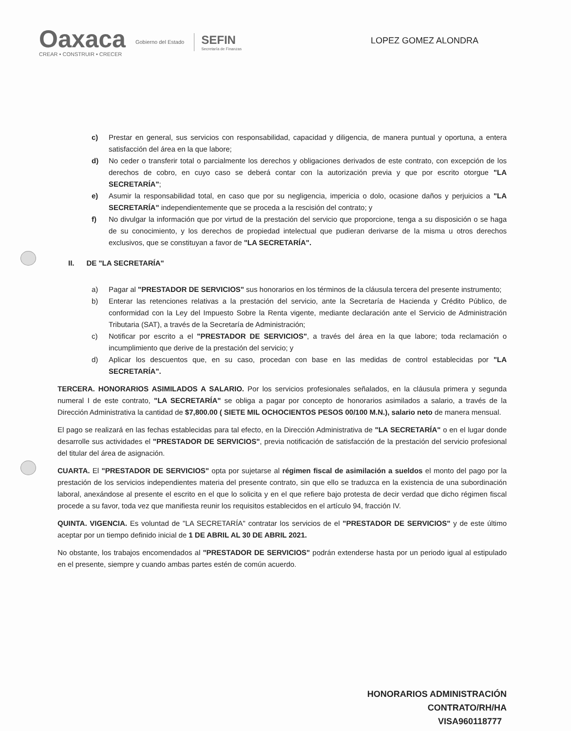Oaxaca
CREAR • CONSTRUIR • CRECER
Gobierno del Estado
SEFIN
Secretaría de Finanzas
LOPEZ GOMEZ ALONDRA
c) Prestar en general, sus servicios con responsabilidad, capacidad y diligencia, de manera puntual y oportuna, a entera satisfacción del área en la que labore;
d) No ceder o transferir total o parcialmente los derechos y obligaciones derivados de este contrato, con excepción de los derechos de cobro, en cuyo caso se deberá contar con la autorización previa y que por escrito otorgue "LA SECRETARÍA";
e) Asumir la responsabilidad total, en caso que por su negligencia, impericia o dolo, ocasione daños y perjuicios a "LA SECRETARÍA" independientemente que se proceda a la rescisión del contrato; y
f) No divulgar la información que por virtud de la prestación del servicio que proporcione, tenga a su disposición o se haga de su conocimiento, y los derechos de propiedad intelectual que pudieran derivarse de la misma u otros derechos exclusivos, que se constituyan a favor de "LA SECRETARÍA".
II. DE "LA SECRETARÍA"
a) Pagar al "PRESTADOR DE SERVICIOS" sus honorarios en los términos de la cláusula tercera del presente instrumento;
b) Enterar las retenciones relativas a la prestación del servicio, ante la Secretaría de Hacienda y Crédito Público, de conformidad con la Ley del Impuesto Sobre la Renta vigente, mediante declaración ante el Servicio de Administración Tributaria (SAT), a través de la Secretaría de Administración;
c) Notificar por escrito a el "PRESTADOR DE SERVICIOS", a través del área en la que labore; toda reclamación o incumplimiento que derive de la prestación del servicio; y
d) Aplicar los descuentos que, en su caso, procedan con base en las medidas de control establecidas por "LA SECRETARÍA".
TERCERA. HONORARIOS ASIMILADOS A SALARIO. Por los servicios profesionales señalados, en la cláusula primera y segunda numeral I de este contrato, "LA SECRETARÍA" se obliga a pagar por concepto de honorarios asimilados a salario, a través de la Dirección Administrativa la cantidad de $7,800.00 ( SIETE MIL OCHOCIENTOS PESOS 00/100 M.N.), salario neto de manera mensual.
El pago se realizará en las fechas establecidas para tal efecto, en la Dirección Administrativa de "LA SECRETARÍA" o en el lugar donde desarrolle sus actividades el "PRESTADOR DE SERVICIOS", previa notificación de satisfacción de la prestación del servicio profesional del titular del área de asignación.
CUARTA. El "PRESTADOR DE SERVICIOS" opta por sujetarse al régimen fiscal de asimilación a sueldos el monto del pago por la prestación de los servicios independientes materia del presente contrato, sin que ello se traduzca en la existencia de una subordinación laboral, anexándose al presente el escrito en el que lo solicita y en el que refiere bajo protesta de decir verdad que dicho régimen fiscal procede a su favor, toda vez que manifiesta reunir los requisitos establecidos en el artículo 94, fracción IV.
QUINTA. VIGENCIA. Es voluntad de "LA SECRETARÍA" contratar los servicios de el "PRESTADOR DE SERVICIOS" y de este último aceptar por un tiempo definido inicial de 1 DE ABRIL AL 30 DE ABRIL 2021.
No obstante, los trabajos encomendados al "PRESTADOR DE SERVICIOS" podrán extenderse hasta por un periodo igual al estipulado en el presente, siempre y cuando ambas partes estén de común acuerdo.
HONORARIOS ADMINISTRACIÓN
CONTRATO/RH/HA
VISA960118777